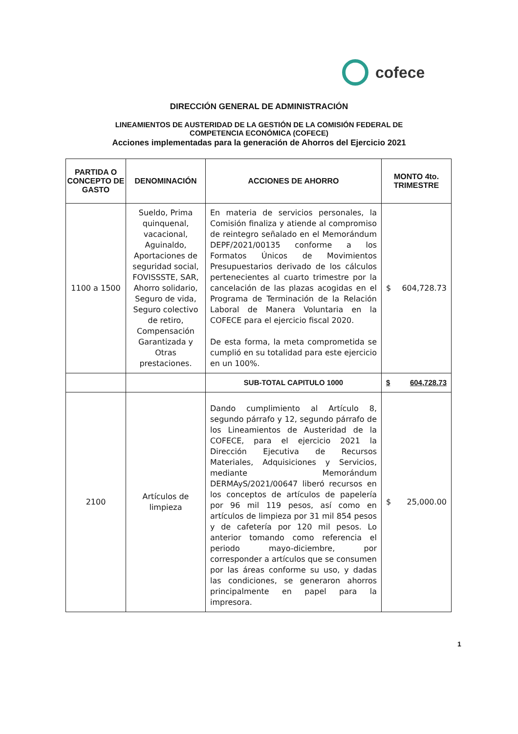cofece
DIRECCIÓN GENERAL DE ADMINISTRACIÓN
LINEAMIENTOS DE AUSTERIDAD DE LA GESTIÓN DE LA COMISIÓN FEDERAL DE
COMPETENCIA ECONÓMICA (COFECE)
Acciones implementadas para la generación de Ahorros del Ejercicio 2021
| PARTIDA O CONCEPTO DE GASTO | DENOMINACIÓN | ACCIONES DE AHORRO | MONTO 4to. TRIMESTRE |
| --- | --- | --- | --- |
| 1100 a 1500 | Sueldo, Prima quinquenal, vacacional, Aguinaldo, Aportaciones de seguridad social, FOVISSSTE, SAR, Ahorro solidario, Seguro de vida, Seguro colectivo de retiro, Compensación Garantizada y Otras prestaciones. | En materia de servicios personales, la Comisión finaliza y atiende al compromiso de reintegro señalado en el Memorándum DEPF/2021/00135 conforme a los Formatos Únicos de Movimientos Presupuestarios derivado de los cálculos pertenecientes al cuarto trimestre por la cancelación de las plazas acogidas en el Programa de Terminación de la Relación Laboral de Manera Voluntaria en la COFECE para el ejercicio fiscal 2020. De esta forma, la meta comprometida se cumplió en su totalidad para este ejercicio en un 100%. | $ 604,728.73 |
| | | SUB-TOTAL CAPITULO 1000 | $ 604,728.73 |
| 2100 | Artículos de limpieza | Dando cumplimiento al Artículo 8, segundo párrafo y 12, segundo párrafo de los Lineamientos de Austeridad de la COFECE, para el ejercicio 2021 la Dirección Ejecutiva de Recursos Materiales, Adquisiciones y Servicios, mediante Memorándum DERMAyS/2021/00647 liberó recursos en los conceptos de artículos de papelería por 96 mil 119 pesos, así como en artículos de limpieza por 31 mil 854 pesos y de cafetería por 120 mil pesos. Lo anterior tomando como referencia el periodo mayo-diciembre, por corresponder a artículos que se consumen por las áreas conforme su uso, y dadas las condiciones, se generaron ahorros principalmente en papel para la impresora. | $ 25,000.00 |
1